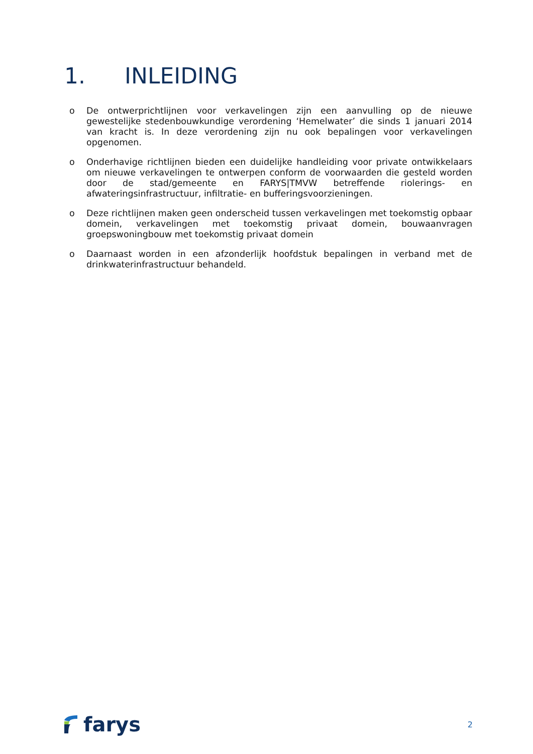1. INLEIDING
o De ontwerprichtlijnen voor verkavelingen zijn een aanvulling op de nieuwe gewestelijke stedenbouwkundige verordening ‘Hemelwater’ die sinds 1 januari 2014 van kracht is. In deze verordening zijn nu ook bepalingen voor verkavelingen opgenomen.
o Onderhavige richtlijnen bieden een duidelijke handleiding voor private ontwikkelaars om nieuwe verkavelingen te ontwerpen conform de voorwaarden die gesteld worden door de stad/gemeente en FARYS|TMVW betreffende riolerings- en afwateringsinfrastructuur, infiltratie- en bufferingsvoorzieningen.
o Deze richtlijnen maken geen onderscheid tussen verkavelingen met toekomstig opbaar domein, verkavelingen met toekomstig privaat domein, bouwaanvragen groepswoningbouw met toekomstig privaat domein
o Daarnaast worden in een afzonderlijk hoofdstuk bepalingen in verband met de drinkwaterinfrastructuur behandeld.
farys
2